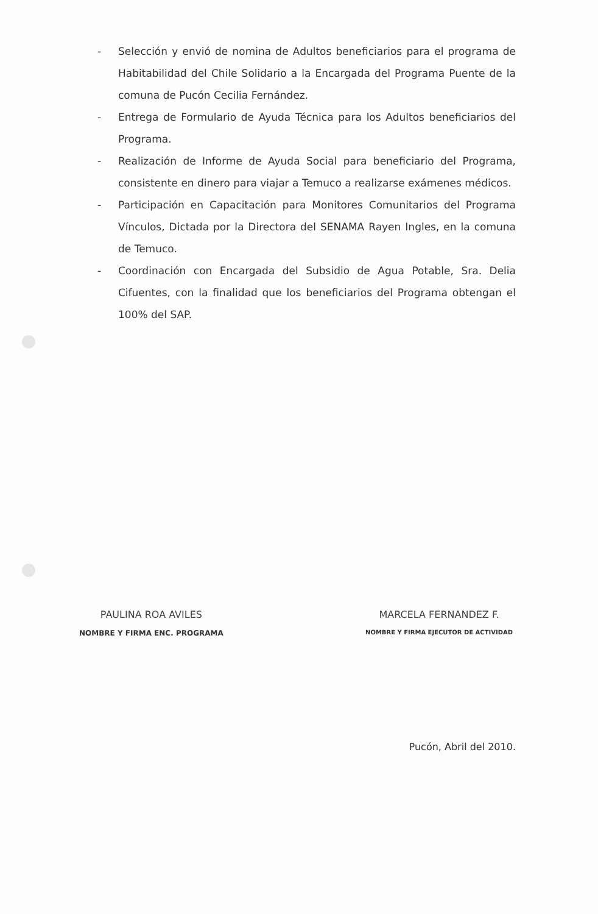- Selección y envió de nomina de Adultos beneficiarios para el programa de Habitabilidad del Chile Solidario a la Encargada del Programa Puente de la comuna de Pucón Cecilia Fernández.
- Entrega de Formulario de Ayuda Técnica para los Adultos beneficiarios del Programa.
- Realización de Informe de Ayuda Social para beneficiario del Programa, consistente en dinero para viajar a Temuco a realizarse exámenes médicos.
- Participación en Capacitación para Monitores Comunitarios del Programa Vínculos, Dictada por la Directora del SENAMA Rayen Ingles, en la comuna de Temuco.
- Coordinación con Encargada del Subsidio de Agua Potable, Sra. Delia Cifuentes, con la finalidad que los beneficiarios del Programa obtengan el 100% del SAP.
PAULINA ROA AVILES
NOMBRE Y FIRMA ENC. PROGRAMA
MARCELA FERNANDEZ F.
NOMBRE Y FIRMA EJECUTOR DE ACTIVIDAD
Pucón, Abril del 2010.